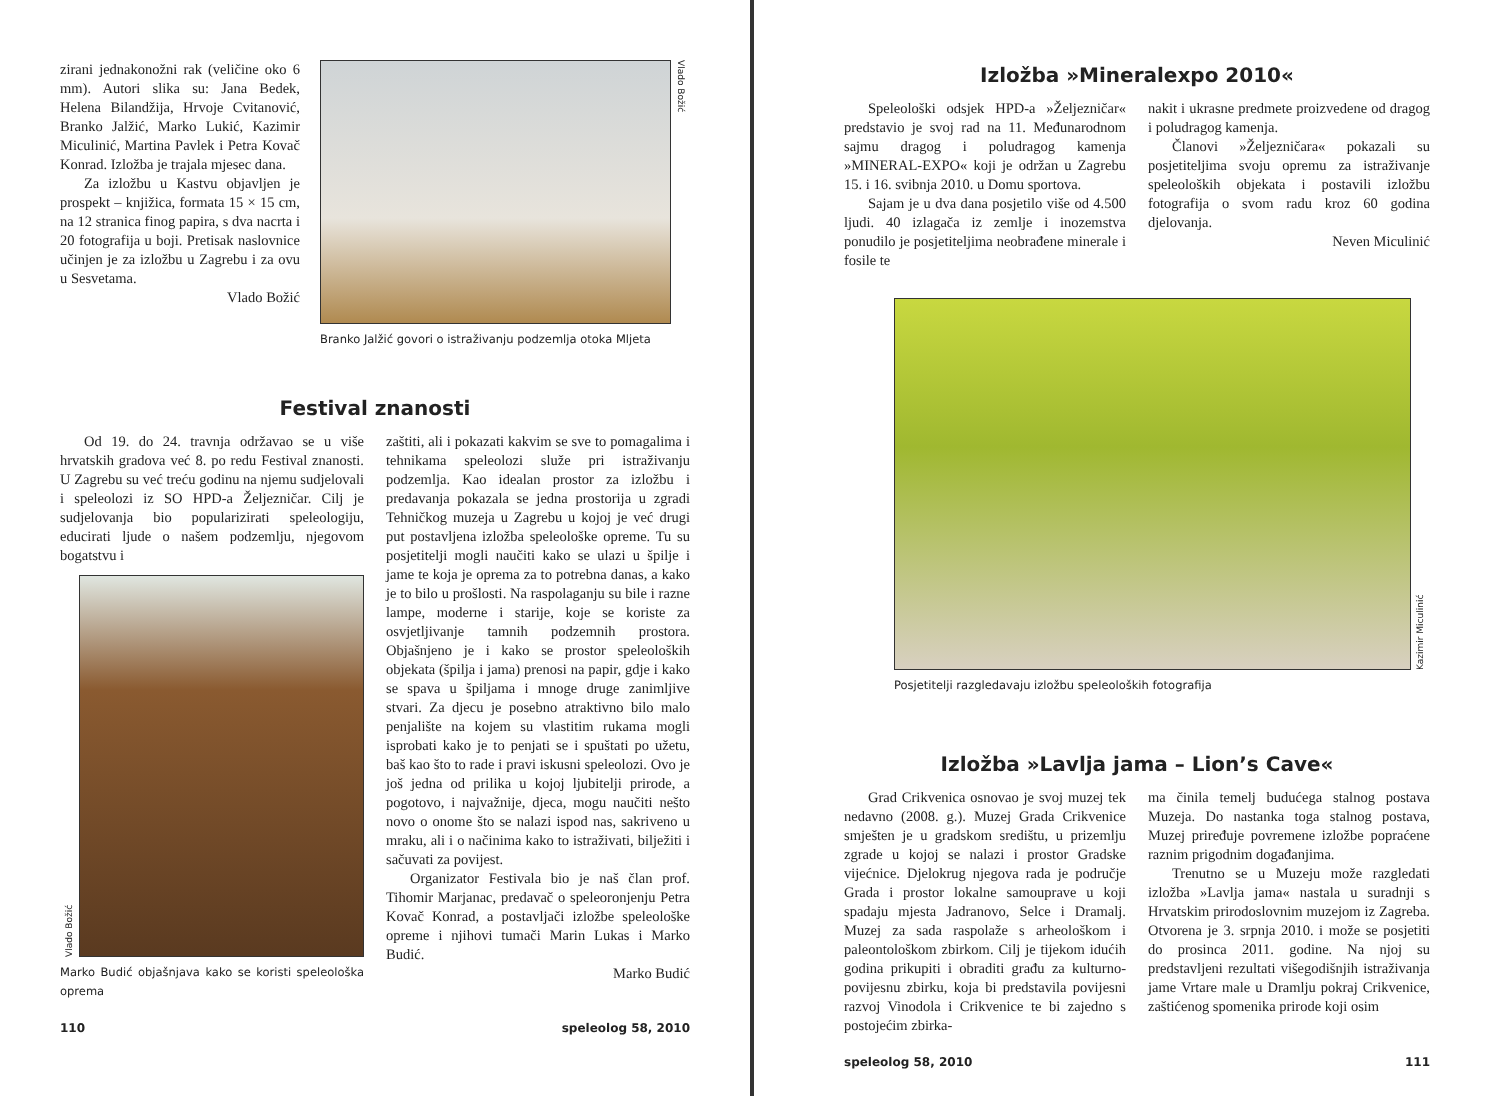zirani jednakonožni rak (veličine oko 6 mm). Autori slika su: Jana Bedek, Helena Bilandžija, Hrvoje Cvitanović, Branko Jalžić, Marko Lukić, Kazimir Miculinić, Martina Pavlek i Petra Kovač Konrad. Izložba je trajala mjesec dana.
Za izložbu u Kastvu objavljen je prospekt – knjižica, formata 15 × 15 cm, na 12 stranica finog papira, s dva nacrta i 20 fotografija u boji. Pretisak naslovnice učinjen je za izložbu u Zagrebu i za ovu u Sesvetama.
Vlado Božić
Vlado Božić
Branko Jalžić govori o istraživanju podzemlja otoka Mljeta
Festival znanosti
Od 19. do 24. travnja održavao se u više hrvatskih gradova već 8. po redu Festival znanosti. U Zagrebu su već treću godinu na njemu sudjelovali i speleolozi iz SO HPD-a Željezničar. Cilj je sudjelovanja bio popularizirati speleologiju, educirati ljude o našem podzemlju, njegovom bogatstvu i
Vlado Božić
Marko Budić objašnjava kako se koristi speleološka oprema
zaštiti, ali i pokazati kakvim se sve to pomagalima i tehnikama speleolozi služe pri istraživanju podzemlja. Kao idealan prostor za izložbu i predavanja pokazala se jedna prostorija u zgradi Tehničkog muzeja u Zagrebu u kojoj je već drugi put postavljena izložba speleološke opreme. Tu su posjetitelji mogli naučiti kako se ulazi u špilje i jame te koja je oprema za to potrebna danas, a kako je to bilo u prošlosti. Na raspolaganju su bile i razne lampe, moderne i starije, koje se koriste za osvjetljivanje tamnih podzemnih prostora. Objašnjeno je i kako se prostor speleoloških objekata (špilja i jama) prenosi na papir, gdje i kako se spava u špiljama i mnoge druge zanimljive stvari. Za djecu je posebno atraktivno bilo malo penjalište na kojem su vlastitim rukama mogli isprobati kako je to penjati se i spuštati po užetu, baš kao što to rade i pravi iskusni speleolozi. Ovo je još jedna od prilika u kojoj ljubitelji prirode, a pogotovo, i najvažnije, djeca, mogu naučiti nešto novo o onome što se nalazi ispod nas, sakriveno u mraku, ali i o načinima kako to istraživati, bilježiti i sačuvati za povijest.
Organizator Festivala bio je naš član prof. Tihomir Marjanac, predavač o speleoronjenju Petra Kovač Konrad, a postavljači izložbe speleološke opreme i njihovi tumači Marin Lukas i Marko Budić.
Marko Budić
110 speleolog 58, 2010
Izložba »Mineralexpo 2010«
Speleološki odsjek HPD-a »Željezničar« predstavio je svoj rad na 11. Međunarodnom sajmu dragog i poludragog kamenja »MINERAL-EXPO« koji je održan u Zagrebu 15. i 16. svibnja 2010. u Domu sportova.
Sajam je u dva dana posjetilo više od 4.500 ljudi. 40 izlagača iz zemlje i inozemstva ponudilo je posjetiteljima neobrađene minerale i fosile te
nakit i ukrasne predmete proizvedene od dragog i poludragog kamenja.
Članovi »Željezničara« pokazali su posjetiteljima svoju opremu za istraživanje speleoloških objekata i postavili izložbu fotografija o svom radu kroz 60 godina djelovanja.
Neven Miculinić
Kazimir Miculinić
Posjetitelji razgledavaju izložbu speleoloških fotografija
Izložba »Lavlja jama – Lion’s Cave«
Grad Crikvenica osnovao je svoj muzej tek nedavno (2008. g.). Muzej Grada Crikvenice smješten je u gradskom središtu, u prizemlju zgrade u kojoj se nalazi i prostor Gradske vijećnice. Djelokrug njegova rada je područje Grada i prostor lokalne samouprave u koji spadaju mjesta Jadranovo, Selce i Dramalj. Muzej za sada raspolaže s arheološkom i paleontološkom zbirkom. Cilj je tijekom idućih godina prikupiti i obraditi građu za kulturno-povijesnu zbirku, koja bi predstavila povijesni razvoj Vinodola i Crikvenice te bi zajedno s postojećim zbirka-
ma činila temelj budućega stalnog postava Muzeja. Do nastanka toga stalnog postava, Muzej priređuje povremene izložbe popraćene raznim prigodnim događanjima.
Trenutno se u Muzeju može razgledati izložba »Lavlja jama« nastala u suradnji s Hrvatskim prirodoslovnim muzejom iz Zagreba. Otvorena je 3. srpnja 2010. i može se posjetiti do prosinca 2011. godine. Na njoj su predstavljeni rezultati višegodišnjih istraživanja jame Vrtare male u Dramlju pokraj Crikvenice, zaštićenog spomenika prirode koji osim
speleolog 58, 2010 111